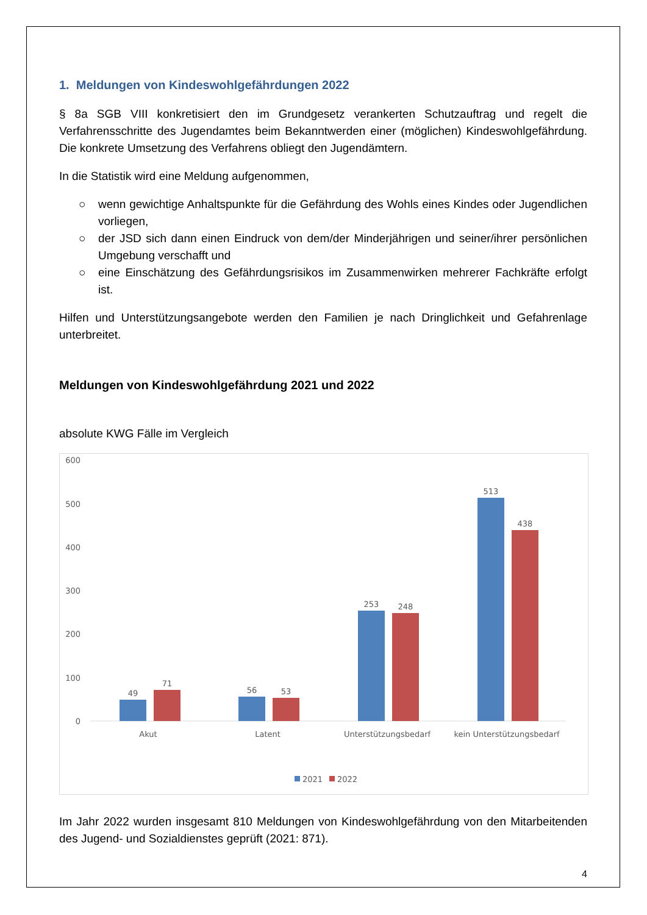1. Meldungen von Kindeswohlgefährdungen 2022
§ 8a SGB VIII konkretisiert den im Grundgesetz verankerten Schutzauftrag und regelt die Verfahrensschritte des Jugendamtes beim Bekanntwerden einer (möglichen) Kindeswohlgefährdung. Die konkrete Umsetzung des Verfahrens obliegt den Jugendämtern.
In die Statistik wird eine Meldung aufgenommen,
○ wenn gewichtige Anhaltspunkte für die Gefährdung des Wohls eines Kindes oder Jugendlichen vorliegen,
○ der JSD sich dann einen Eindruck von dem/der Minderjährigen und seiner/ihrer persönlichen Umgebung verschafft und
○ eine Einschätzung des Gefährdungsrisikos im Zusammenwirken mehrerer Fachkräfte erfolgt ist.
Hilfen und Unterstützungsangebote werden den Familien je nach Dringlichkeit und Gefahrenlage unterbreitet.
Meldungen von Kindeswohlgefährdung 2021 und 2022
absolute KWG Fälle im Vergleich
600
500
400
300
200
100
0
49
71
56
53
253
248
513
438
Akut
Latent
Unterstützungsbedarf
kein Unterstützungsbedarf
2021
2022
Im Jahr 2022 wurden insgesamt 810 Meldungen von Kindeswohlgefährdung von den Mitarbeitenden des Jugend- und Sozialdienstes geprüft (2021: 871).
4